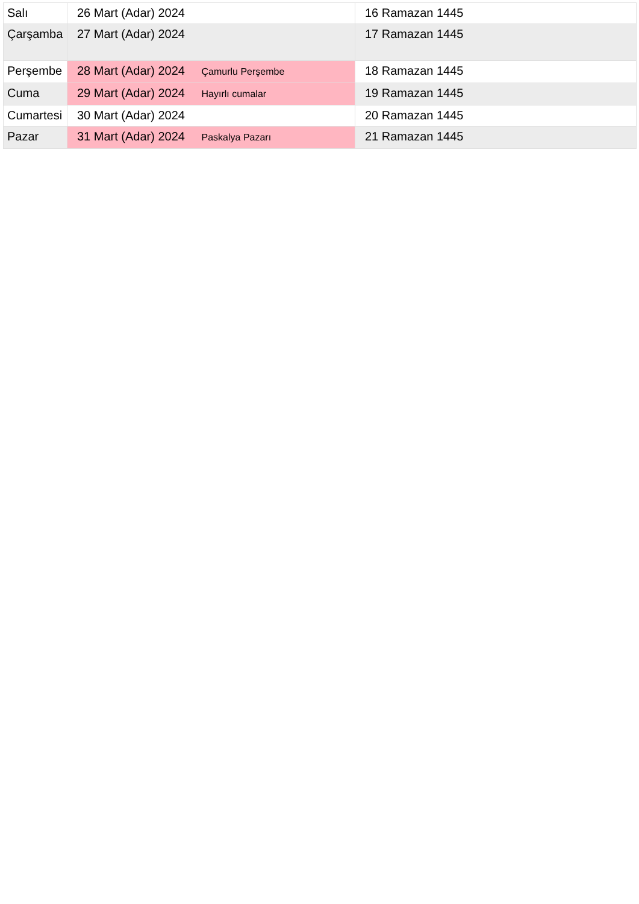| Salı | 26 Mart (Adar) 2024 | 16 Ramazan 1445 |
| Çarşamba | 27 Mart (Adar) 2024 | 17 Ramazan 1445 |
| Perşembe | 28 Mart (Adar) 2024 Çamurlu Perşembe | 18 Ramazan 1445 |
| Cuma | 29 Mart (Adar) 2024 Hayırlı cumalar | 19 Ramazan 1445 |
| Cumartesi | 30 Mart (Adar) 2024 | 20 Ramazan 1445 |
| Pazar | 31 Mart (Adar) 2024 Paskalya Pazarı | 21 Ramazan 1445 |